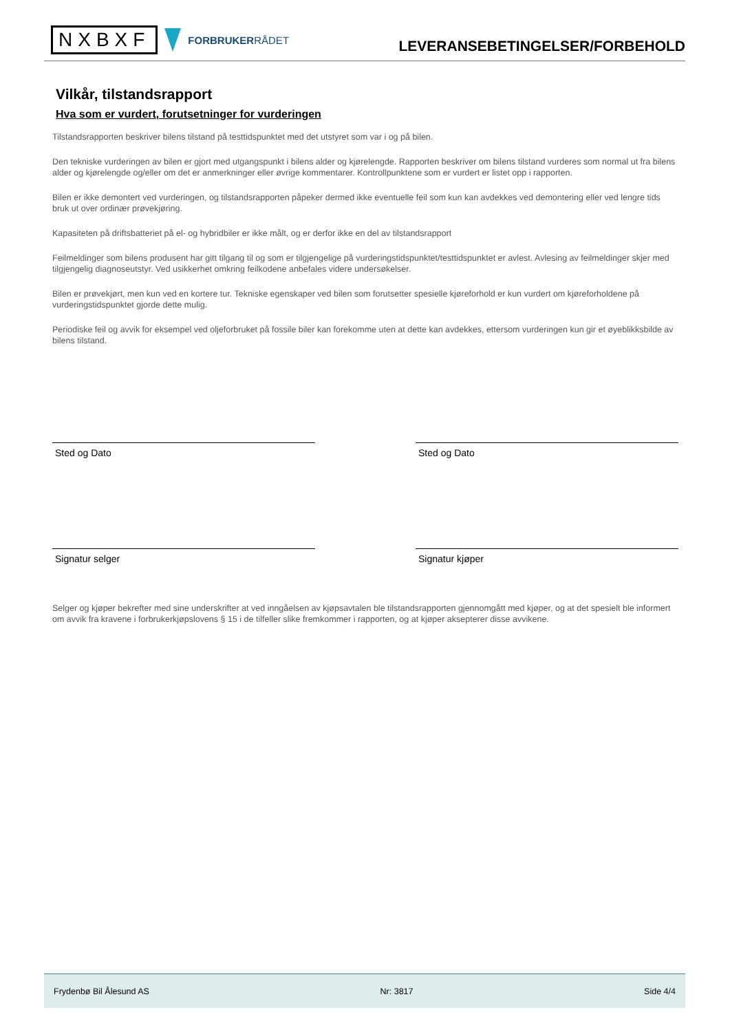NXBXF
FORBRUKERRÅDET
LEVERANSEBETINGELSER/FORBEHOLD
Vilkår, tilstandsrapport
Hva som er vurdert, forutsetninger for vurderingen
Tilstandsrapporten beskriver bilens tilstand på testtidspunktet med det utstyret som var i og på bilen.
Den tekniske vurderingen av bilen er gjort med utgangspunkt i bilens alder og kjørelengde. Rapporten beskriver om bilens tilstand vurderes som normal ut fra bilens alder og kjørelengde og/eller om det er anmerkninger eller øvrige kommentarer. Kontrollpunktene som er vurdert er listet opp i rapporten.
Bilen er ikke demontert ved vurderingen, og tilstandsrapporten påpeker dermed ikke eventuelle feil som kun kan avdekkes ved demontering eller ved lengre tids bruk ut over ordinær prøvekjøring.
Kapasiteten på driftsbatteriet på el- og hybridbiler er ikke målt, og er derfor ikke en del av tilstandsrapport
Feilmeldinger som bilens produsent har gitt tilgang til og som er tilgjengelige på vurderingstidspunktet/testtidspunktet er avlest. Avlesing av feilmeldinger skjer med tilgjengelig diagnoseutstyr. Ved usikkerhet omkring feilkodene anbefales videre undersøkelser.
Bilen er prøvekjørt, men kun ved en kortere tur. Tekniske egenskaper ved bilen som forutsetter spesielle kjøreforhold er kun vurdert om kjøreforholdene på vurderingstidspunktet gjorde dette mulig.
Periodiske feil og avvik for eksempel ved oljeforbruket på fossile biler kan forekomme uten at dette kan avdekkes, ettersom vurderingen kun gir et øyeblikksbilde av bilens tilstand.
Sted og Dato Sted og Dato
Signatur selger Signatur kjøper
Selger og kjøper bekrefter med sine underskrifter at ved inngåelsen av kjøpsavtalen ble tilstandsrapporten gjennomgått med kjøper, og at det spesielt ble informert om avvik fra kravene i forbrukerkjøpslovens § 15 i de tilfeller slike fremkommer i rapporten, og at kjøper aksepterer disse avvikene.
Frydenbø Bil Ålesund AS Nr: 3817 Side 4/4